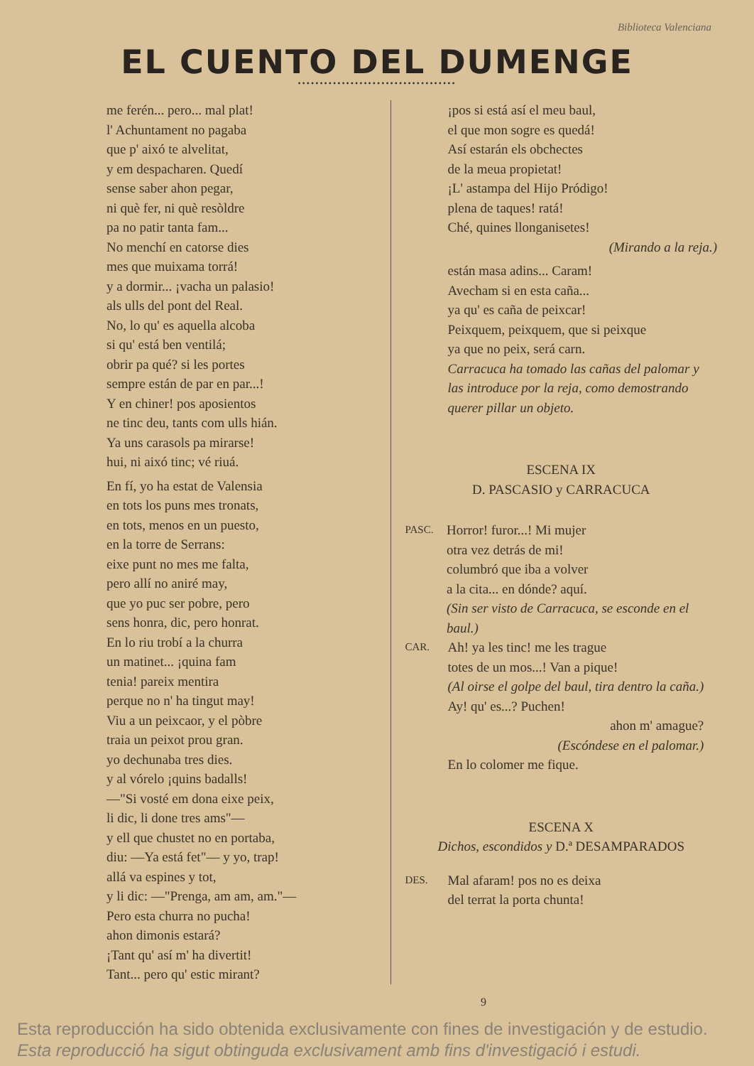Biblioteca Valenciana
EL CUENTO DEL DUMENGE
••••••••••••••••••••••••••••••••••••
me ferén... pero... mal plat!
l' Achuntament no pagaba
que p' aixó te alvelitat,
y em despacharen. Quedí
sense saber ahon pegar,
ni què fer, ni què resòldre
pa no patir tanta fam...
No menchí en catorse dies
mes que muixama torrá!
y a dormir... ¡vacha un palasio!
als ulls del pont del Real.
No, lo qu' es aquella alcoba
si qu' está ben ventilá;
obrir pa qué? si les portes
sempre están de par en par...!
Y en chiner! pos aposientos
ne tinc deu, tants com ulls hián.
Ya uns carasols pa mirarse!
hui, ni aixó tinc; vé riuá.
En fí, yo ha estat de Valensia
en tots los puns mes tronats,
en tots, menos en un puesto,
en la torre de Serrans:
eixe punt no mes me falta,
pero allí no aniré may,
que yo puc ser pobre, pero
sens honra, dic, pero honrat.
En lo riu trobí a la churra
un matinet... ¡quina fam
tenia! pareix mentira
perque no n' ha tingut may!
Viu a un peixcaor, y el pòbre
traia un peixot prou gran.
yo dechunaba tres dies.
y al vórelo ¡quins badalls!
—"Si vosté em dona eixe peix,
li dic, li done tres ams"—
y ell que chustet no en portaba,
diu: —Ya está fet"— y yo, trap!
allá va espines y tot,
y li dic: —"Prenga, am am, am."—
Pero esta churra no pucha!
ahon dimonis estará?
¡Tant qu' así m' ha divertit!
Tant... pero qu' estic mirant?
¡pos si está así el meu baul,
el que mon sogre es quedá!
Así estarán els obchectes
de la meua propietat!
¡L' astampa del Hijo Pródigo!
plena de taques! ratá!
Ché, quines llonganisetes!
(Mirando a la reja.)
están masa adins... Caram!
Avecham si en esta caña...
ya qu' es caña de peixcar!
Peixquem, peixquem, que si peixque
ya que no peix, será carn.
Carracuca ha tomado las cañas del palomar y las introduce por la reja, como demostrando querer pillar un objeto.
ESCENA IX
D. PASCASIO y CARRACUCA
PASC.
Horror! furor...! Mi mujer
otra vez detrás de mi!
columbró que iba a volver
a la cita... en dónde? aquí.
(Sin ser visto de Carracuca, se esconde en el baul.)
CAR.
Ah! ya les tinc! me les trague
totes de un mos...! Van a pique!
(Al oirse el golpe del baul, tira dentro la caña.)
Ay! qu' es...? Puchen!
ahon m' amague?
(Escóndese en el palomar.)
En lo colomer me fique.
ESCENA X
Dichos, escondidos y D.ª DESAMPARADOS
DES.
Mal afaram! pos no es deixa
del terrat la porta chunta!
9
Esta reproducción ha sido obtenida exclusivamente con fines de investigación y de estudio.
Esta reproducció ha sigut obtinguda exclusivament amb fins d'investigació i estudi.